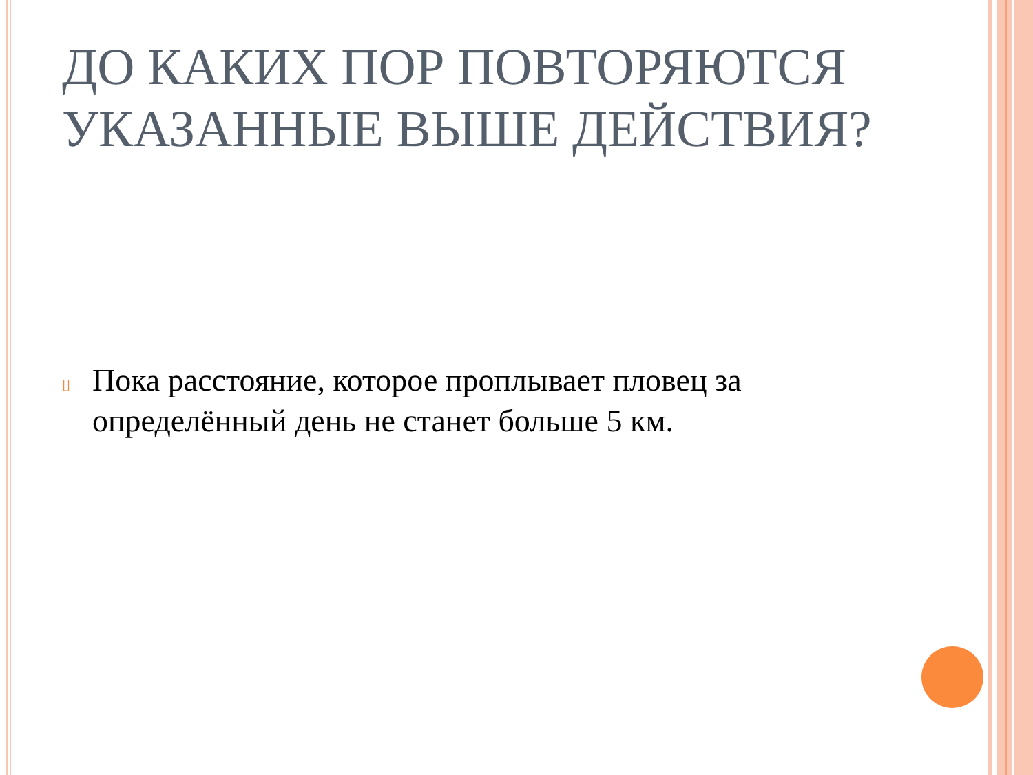ДО КАКИХ ПОР ПОВТОРЯЮТСЯ УКАЗАННЫЕ ВЫШЕ ДЕЙСТВИЯ?
▯
Пока расстояние, которое проплывает пловец за определённый день не станет больше 5 км.